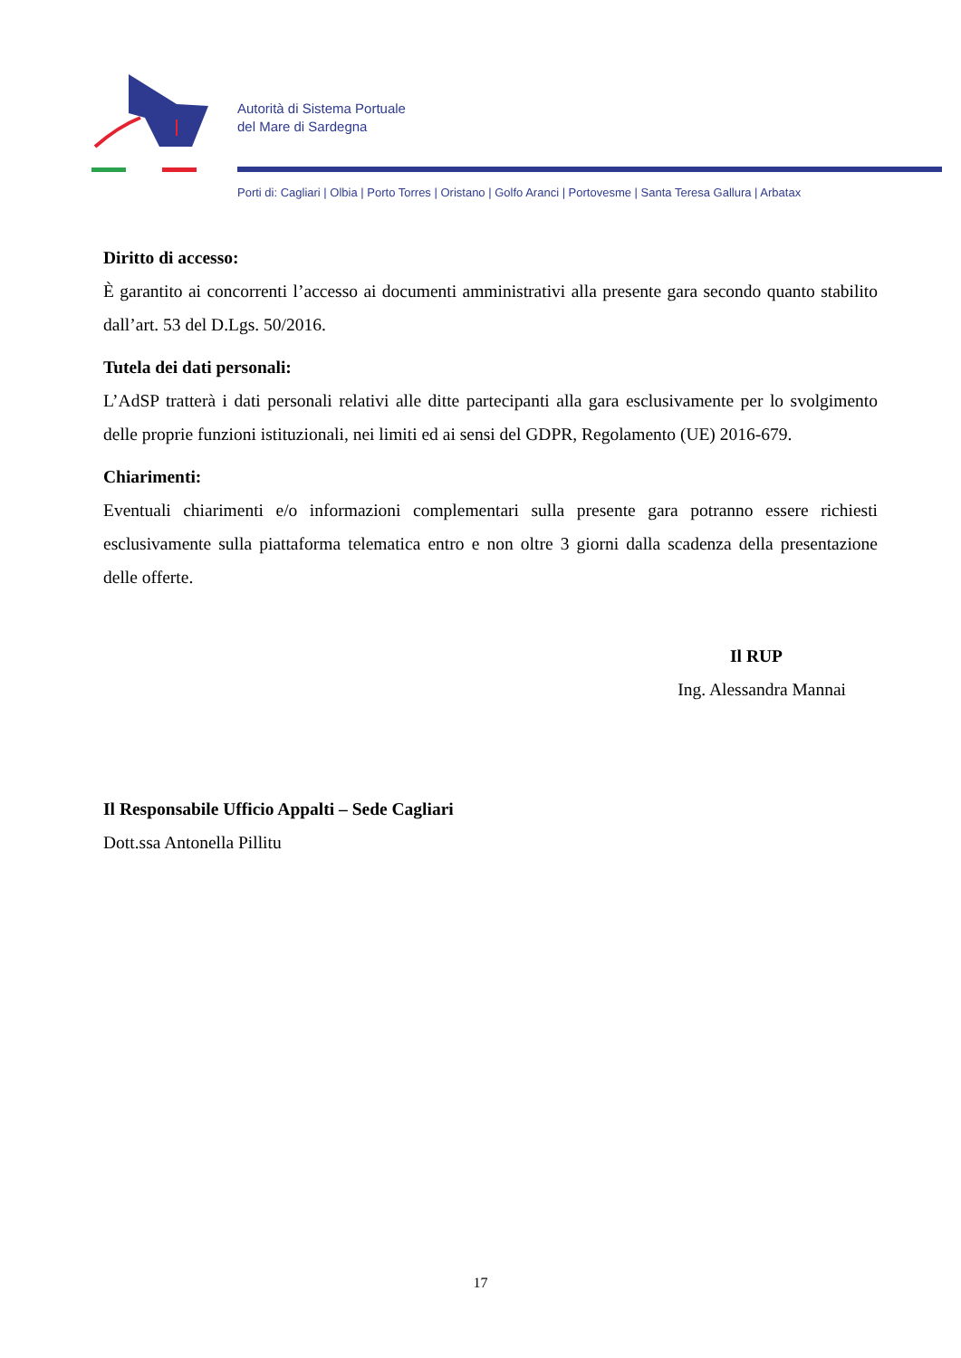Autorità di Sistema Portuale
del Mare di Sardegna
Porti di: Cagliari | Olbia | Porto Torres | Oristano | Golfo Aranci | Portovesme | Santa Teresa Gallura | Arbatax
Diritto di accesso:
È garantito ai concorrenti l’accesso ai documenti amministrativi alla presente gara secondo quanto stabilito dall’art. 53 del D.Lgs. 50/2016.
Tutela dei dati personali:
L’AdSP tratterà i dati personali relativi alle ditte partecipanti alla gara esclusivamente per lo svolgimento delle proprie funzioni istituzionali, nei limiti ed ai sensi del GDPR, Regolamento (UE) 2016-679.
Chiarimenti:
Eventuali chiarimenti e/o informazioni complementari sulla presente gara potranno essere richiesti esclusivamente sulla piattaforma telematica entro e non oltre 3 giorni dalla scadenza della presentazione delle offerte.
Il RUP
Ing. Alessandra Mannai
Il Responsabile Ufficio Appalti – Sede Cagliari
Dott.ssa Antonella Pillitu
17